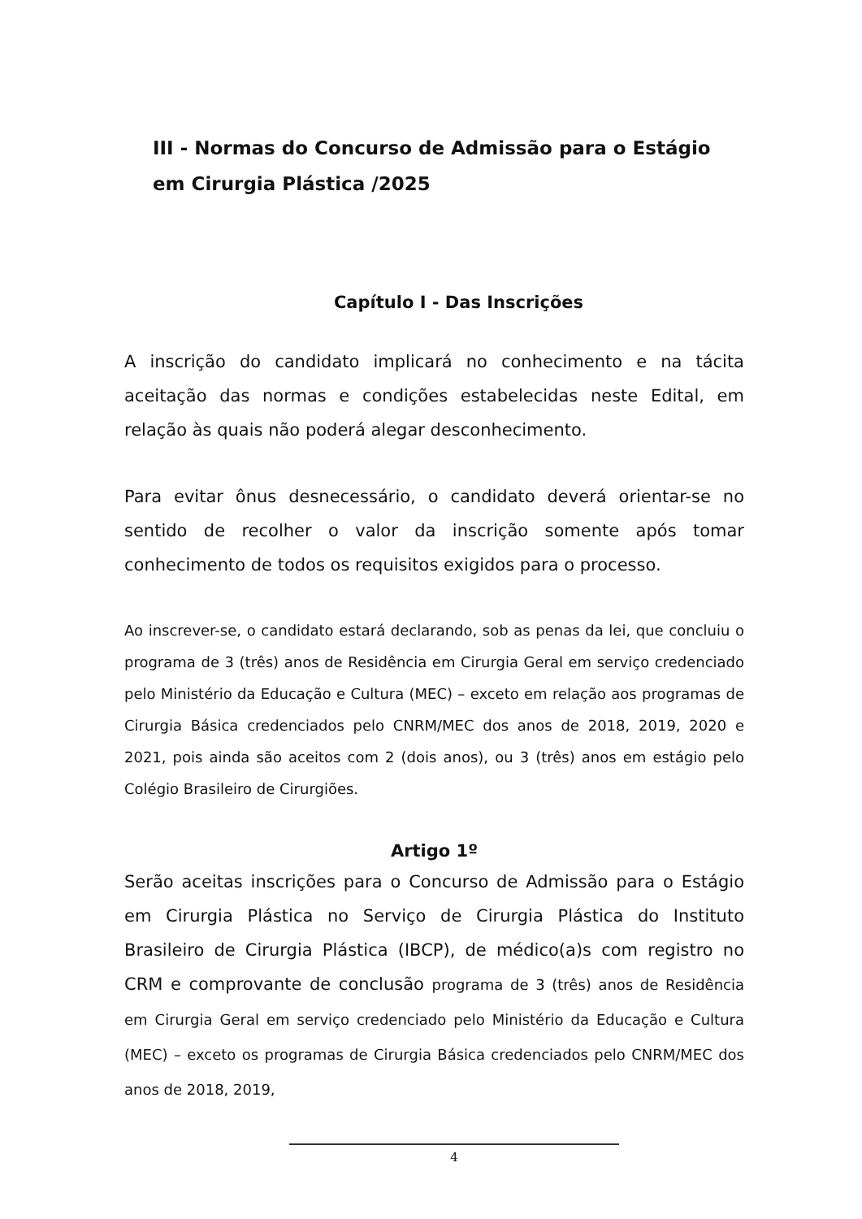III - Normas do Concurso de Admissão para o Estágio em Cirurgia Plástica /2025
Capítulo I - Das Inscrições
A inscrição do candidato implicará no conhecimento e na tácita aceitação das normas e condições estabelecidas neste Edital, em relação às quais não poderá alegar desconhecimento.
Para evitar ônus desnecessário, o candidato deverá orientar-se no sentido de recolher o valor da inscrição somente após tomar conhecimento de todos os requisitos exigidos para o processo.
Ao inscrever-se, o candidato estará declarando, sob as penas da lei, que concluiu o programa de 3 (três) anos de Residência em Cirurgia Geral em serviço credenciado pelo Ministério da Educação e Cultura (MEC) – exceto em relação aos programas de Cirurgia Básica credenciados pelo CNRM/MEC dos anos de 2018, 2019, 2020 e 2021, pois ainda são aceitos com 2 (dois anos), ou 3 (três) anos em estágio pelo Colégio Brasileiro de Cirurgiões.
Artigo 1º
Serão aceitas inscrições para o Concurso de Admissão para o Estágio em Cirurgia Plástica no Serviço de Cirurgia Plástica do Instituto Brasileiro de Cirurgia Plástica (IBCP), de médico(a)s com registro no CRM e comprovante de conclusão programa de 3 (três) anos de Residência em Cirurgia Geral em serviço credenciado pelo Ministério da Educação e Cultura (MEC) – exceto os programas de Cirurgia Básica credenciados pelo CNRM/MEC dos anos de 2018, 2019,
4